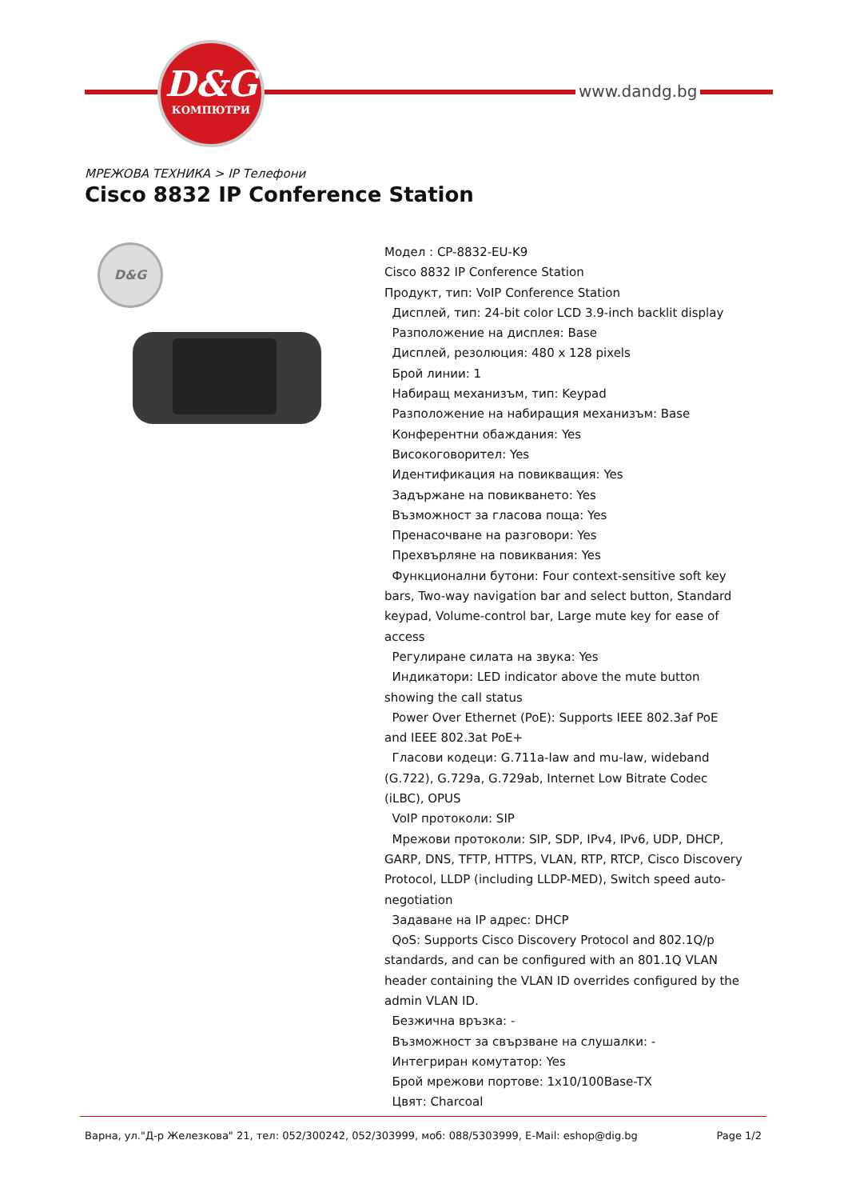D&G
КОМПЮТРИ
www.dandg.bg
МРЕЖОВА ТЕХНИКА > IP Телефони
Cisco 8832 IP Conference Station
D&G
Модел : CP-8832-EU-K9
Cisco 8832 IP Conference Station
Продукт, тип: VoIP Conference Station
Дисплей, тип: 24-bit color LCD 3.9-inch backlit display
Разположение на дисплея: Base
Дисплей, резолюция: 480 x 128 pixels
Брой линии: 1
Набиращ механизъм, тип: Keypad
Разположение на набиращия механизъм: Base
Конферентни обаждания: Yes
Високоговорител: Yes
Идентификация на повикващия: Yes
Задържане на повикването: Yes
Възможност за гласова поща: Yes
Пренасочване на разговори: Yes
Прехвърляне на повиквания: Yes
Функционални бутони: Four context-sensitive soft key bars, Two-way navigation bar and select button, Standard keypad, Volume-control bar, Large mute key for ease of access
Регулиране силата на звука: Yes
Индикатори: LED indicator above the mute button showing the call status
Power Over Ethernet (PoE): Supports IEEE 802.3af PoE and IEEE 802.3at PoE+
Гласови кодеци: G.711a-law and mu-law, wideband (G.722), G.729a, G.729ab, Internet Low Bitrate Codec (iLBC), OPUS
VoIP протоколи: SIP
Мрежови протоколи: SIP, SDP, IPv4, IPv6, UDP, DHCP, GARP, DNS, TFTP, HTTPS, VLAN, RTP, RTCP, Cisco Discovery Protocol, LLDP (including LLDP-MED), Switch speed auto-negotiation
Задаване на IP адрес: DHCP
QoS: Supports Cisco Discovery Protocol and 802.1Q/p standards, and can be configured with an 801.1Q VLAN header containing the VLAN ID overrides configured by the admin VLAN ID.
Безжична връзка: -
Възможност за свързване на слушалки: -
Интегриран комутатор: Yes
Брой мрежови портове: 1x10/100Base-TX
Цвят: Charcoal
Варна, ул."Д-р Железкова" 21, тел: 052/300242, 052/303999, моб: 088/5303999, E-Mail: eshop@dig.bg Page 1/2